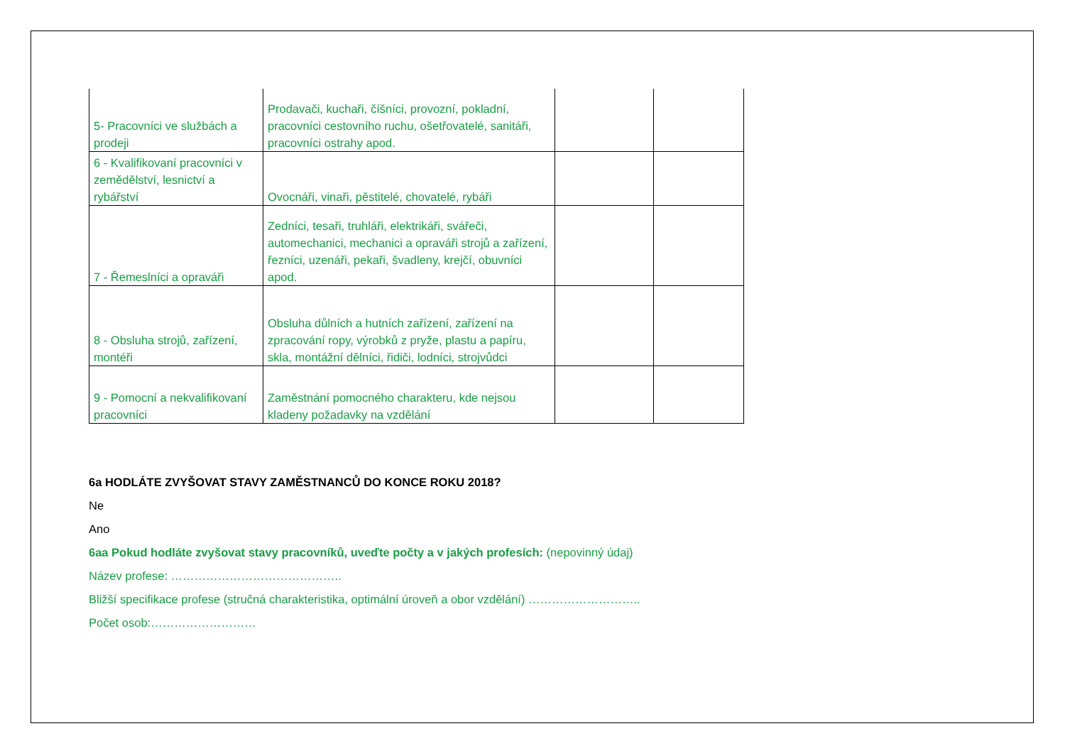| 5- Pracovníci ve službách a prodeji | Prodavači, kuchaři, číšníci, provozní, pokladní, pracovníci cestovního ruchu, ošetřovatelé, sanitáři, pracovníci ostrahy apod. | | |
| 6 - Kvalifikovaní pracovníci v zemědělství, lesnictví a rybářství | Ovocnáři, vinaři, pěstitelé, chovatelé, rybáři | | |
| 7 - Řemeslníci a opraváři | Zedníci, tesaři, truhláři, elektrikáři, svářeči, automechanici, mechanici a opraváři strojů a zařízení, řezníci, uzenáři, pekaři, švadleny, krejčí, obuvníci apod. | | |
| 8 - Obsluha strojů, zařízení, montéři | Obsluha důlních a hutních zařízení, zařízení na zpracování ropy, výrobků z pryže, plastu a papíru, skla, montážní dělníci, řidiči, lodníci, strojvůdci | | |
| 9 - Pomocní a nekvalifikovaní pracovníci | Zaměstnání pomocného charakteru, kde nejsou kladeny požadavky na vzdělání | | |
6a HODLÁTE ZVYŠOVAT STAVY ZAMĚSTNANCŮ DO KONCE ROKU 2018?
Ne
Ano
6aa Pokud hodláte zvyšovat stavy pracovníků, uveďte počty a v jakých profesích: (nepovinný údaj)
Název profese: ……………………………………..
Bližší specifikace profese (stručná charakteristika, optimální úroveň a obor vzdělání) ………………………..
Počet osob:………………………